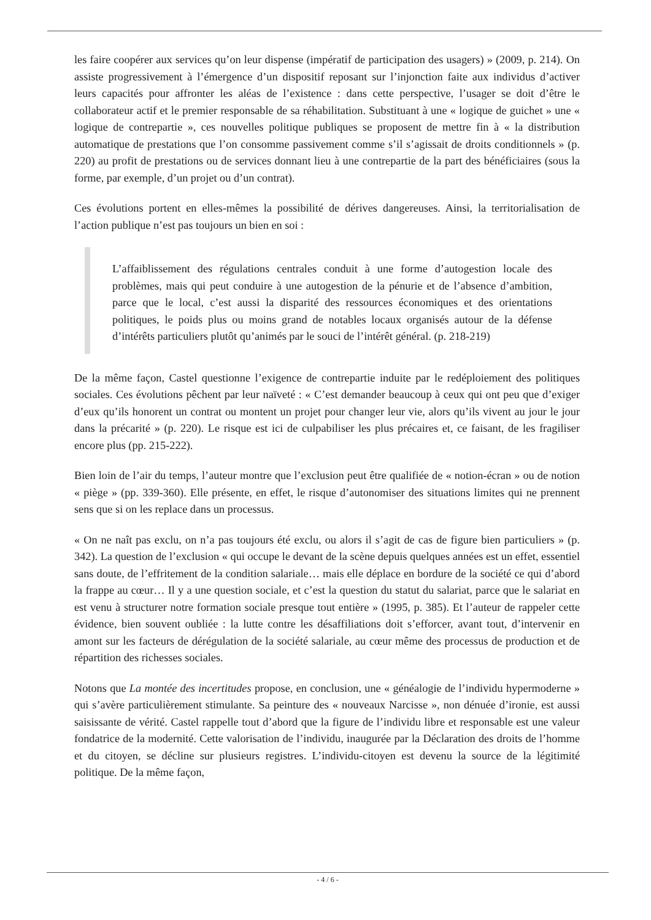les faire coopérer aux services qu’on leur dispense (impératif de participation des usagers) » (2009, p. 214). On assiste progressivement à l’émergence d’un dispositif reposant sur l’injonction faite aux individus d’activer leurs capacités pour affronter les aléas de l’existence : dans cette perspective, l’usager se doit d’être le collaborateur actif et le premier responsable de sa réhabilitation. Substituant à une « logique de guichet » une « logique de contrepartie », ces nouvelles politique publiques se proposent de mettre fin à « la distribution automatique de prestations que l’on consomme passivement comme s’il s’agissait de droits conditionnels » (p. 220) au profit de prestations ou de services donnant lieu à une contrepartie de la part des bénéficiaires (sous la forme, par exemple, d’un projet ou d’un contrat).
Ces évolutions portent en elles-mêmes la possibilité de dérives dangereuses. Ainsi, la territorialisation de l’action publique n’est pas toujours un bien en soi :
L’affaiblissement des régulations centrales conduit à une forme d’autogestion locale des problèmes, mais qui peut conduire à une autogestion de la pénurie et de l’absence d’ambition, parce que le local, c’est aussi la disparité des ressources économiques et des orientations politiques, le poids plus ou moins grand de notables locaux organisés autour de la défense d’intérêts particuliers plutôt qu’animés par le souci de l’intérêt général. (p. 218-219)
De la même façon, Castel questionne l’exigence de contrepartie induite par le redéploiement des politiques sociales. Ces évolutions pêchent par leur naïveté : « C’est demander beaucoup à ceux qui ont peu que d’exiger d’eux qu’ils honorent un contrat ou montent un projet pour changer leur vie, alors qu’ils vivent au jour le jour dans la précarité » (p. 220). Le risque est ici de culpabiliser les plus précaires et, ce faisant, de les fragiliser encore plus (pp. 215-222).
Bien loin de l’air du temps, l’auteur montre que l’exclusion peut être qualifiée de « notion-écran » ou de notion « piège » (pp. 339-360). Elle présente, en effet, le risque d’autonomiser des situations limites qui ne prennent sens que si on les replace dans un processus.
« On ne naît pas exclu, on n’a pas toujours été exclu, ou alors il s’agit de cas de figure bien particuliers » (p. 342). La question de l’exclusion « qui occupe le devant de la scène depuis quelques années est un effet, essentiel sans doute, de l’effritement de la condition salariale… mais elle déplace en bordure de la société ce qui d’abord la frappe au cœur… Il y a une question sociale, et c’est la question du statut du salariat, parce que le salariat en est venu à structurer notre formation sociale presque tout entière » (1995, p. 385). Et l’auteur de rappeler cette évidence, bien souvent oubliée : la lutte contre les désaffiliations doit s’efforcer, avant tout, d’intervenir en amont sur les facteurs de dérégulation de la société salariale, au cœur même des processus de production et de répartition des richesses sociales.
Notons que La montée des incertitudes propose, en conclusion, une « généalogie de l’individu hypermoderne » qui s’avère particulièrement stimulante. Sa peinture des « nouveaux Narcisse », non dénuée d’ironie, est aussi saisissante de vérité. Castel rappelle tout d’abord que la figure de l’individu libre et responsable est une valeur fondatrice de la modernité. Cette valorisation de l’individu, inaugurée par la Déclaration des droits de l’homme et du citoyen, se décline sur plusieurs registres. L’individu-citoyen est devenu la source de la légitimité politique. De la même façon,
- 4 / 6 -